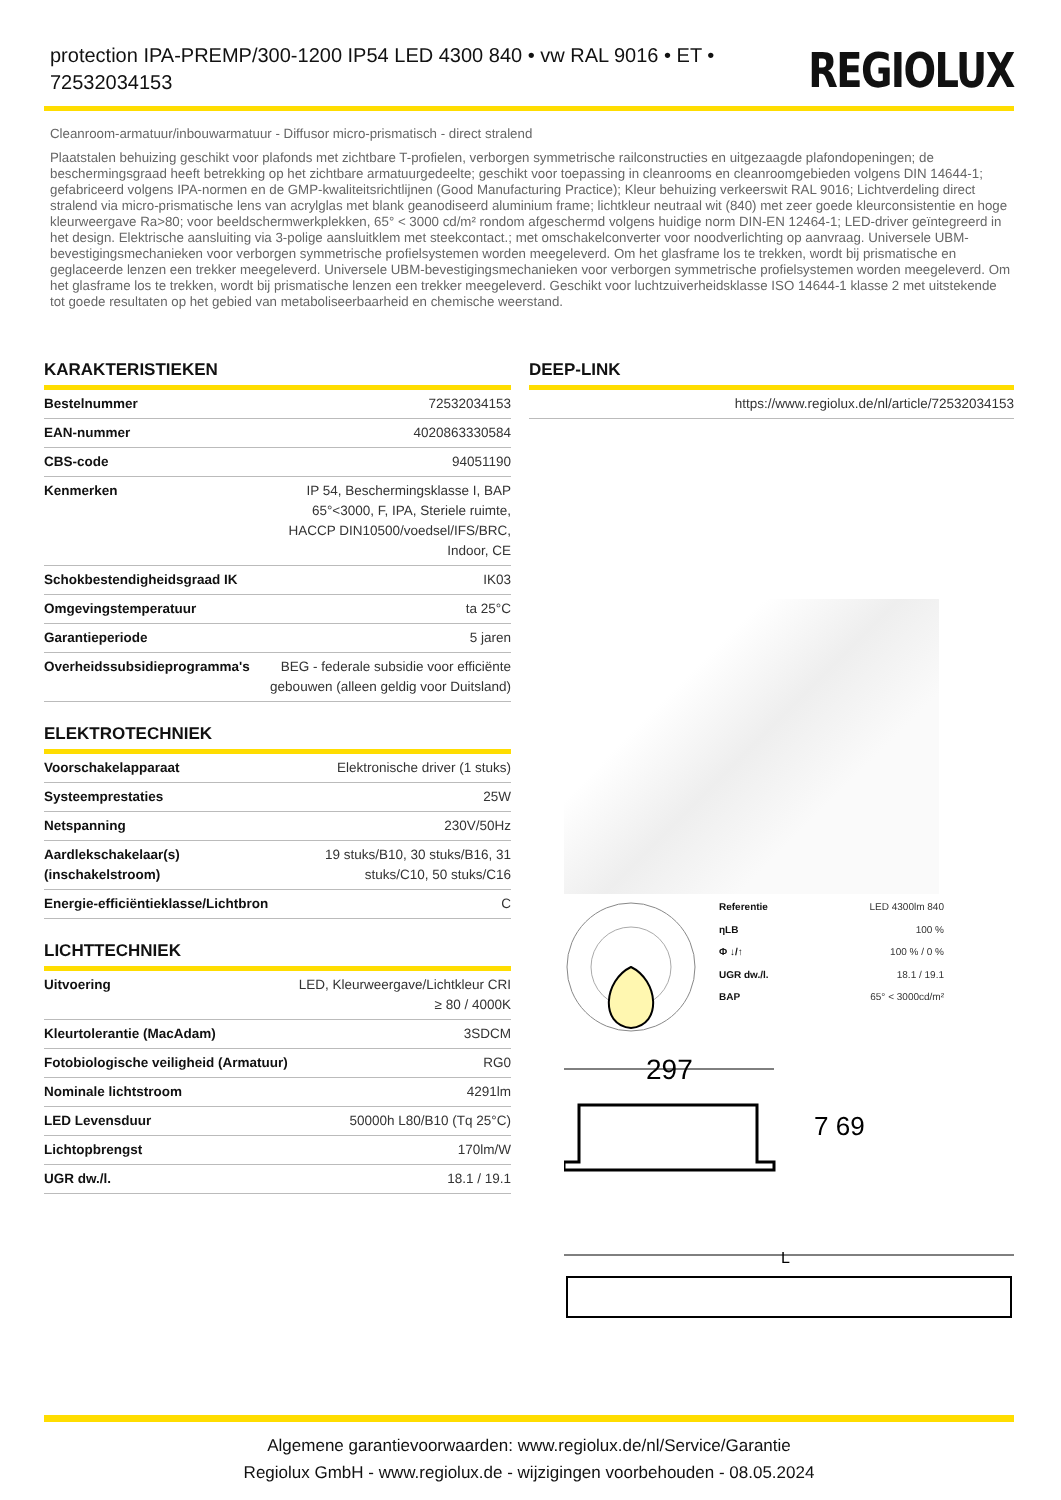protection IPA-PREMP/300-1200 IP54 LED 4300 840 • vw RAL 9016 • ET • 72532034153
REGIOLUX
Cleanroom-armatuur/inbouwarmatuur - Diffusor micro-prismatisch - direct stralend
Plaatstalen behuizing geschikt voor plafonds met zichtbare T-profielen, verborgen symmetrische railconstructies en uitgezaagde plafondopeningen; de beschermingsgraad heeft betrekking op het zichtbare armatuurgedeelte; geschikt voor toepassing in cleanrooms en cleanroomgebieden volgens DIN 14644-1; gefabriceerd volgens IPA-normen en de GMP-kwaliteitsrichtlijnen (Good Manufacturing Practice); Kleur behuizing verkeerswit RAL 9016; Lichtverdeling direct stralend via micro-prismatische lens van acrylglas met blank geanodiseerd aluminium frame; lichtkleur neutraal wit (840) met zeer goede kleurconsistentie en hoge kleurweergave Ra>80; voor beeldschermwerkplekken, 65° < 3000 cd/m² rondom afgeschermd volgens huidige norm DIN-EN 12464-1; LED-driver geïntegreerd in het design. Elektrische aansluiting via 3-polige aansluitklem met steekcontact.; met omschakelconverter voor noodverlichting op aanvraag. Universele UBM-bevestigingsmechanieken voor verborgen symmetrische profielsystemen worden meegeleverd. Om het glasframe los te trekken, wordt bij prismatische en geglaceerde lenzen een trekker meegeleverd. Universele UBM-bevestigingsmechanieken voor verborgen symmetrische profielsystemen worden meegeleverd. Om het glasframe los te trekken, wordt bij prismatische lenzen een trekker meegeleverd. Geschikt voor luchtzuiverheidsklasse ISO 14644-1 klasse 2 met uitstekende tot goede resultaten op het gebied van metaboliseerbaarheid en chemische weerstand.
KARAKTERISTIEKEN
| Bestelnummer | 72532034153 |
| EAN-nummer | 4020863330584 |
| CBS-code | 94051190 |
| Kenmerken | IP 54, Beschermingsklasse I, BAP 65°<3000, F, IPA, Steriele ruimte, HACCP DIN10500/voedsel/IFS/BRC, Indoor, CE |
| Schokbestendigheidsgraad IK | IK03 |
| Omgevingstemperatuur | ta 25°C |
| Garantieperiode | 5 jaren |
| Overheidssubsidieprogramma's | BEG - federale subsidie voor efficiënte gebouwen (alleen geldig voor Duitsland) |
ELEKTROTECHNIEK
| Voorschakelapparaat | Elektronische driver (1 stuks) |
| Systeemprestaties | 25W |
| Netspanning | 230V/50Hz |
| Aardlekschakelaar(s) (inschakelstroom) | 19 stuks/B10, 30 stuks/B16, 31 stuks/C10, 50 stuks/C16 |
| Energie-efficiëntieklasse/Lichtbron | C |
LICHTTECHNIEK
| Uitvoering | LED, Kleurweergave/Lichtkleur CRI ≥ 80 / 4000K |
| Kleurtolerantie (MacAdam) | 3SDCM |
| Fotobiologische veiligheid (Armatuur) | RG0 |
| Nominale lichtstroom | 4291lm |
| LED Levensduur | 50000h L80/B10 (Tq 25°C) |
| Lichtopbrengst | 170lm/W |
| UGR dw./l. | 18.1 / 19.1 |
DEEP-LINK
| | https://www.regiolux.de/nl/article/72532034153 |
| Referentie | LED 4300lm 840 |
| ηLB | 100 % |
| Φ ↓/↑ | 100 % / 0 % |
| UGR dw./l. | 18.1 / 19.1 |
| BAP | 65° < 3000cd/m² |
297
7 69
L
Algemene garantievoorwaarden: www.regiolux.de/nl/Service/Garantie
Regiolux GmbH - www.regiolux.de - wijzigingen voorbehouden - 08.05.2024